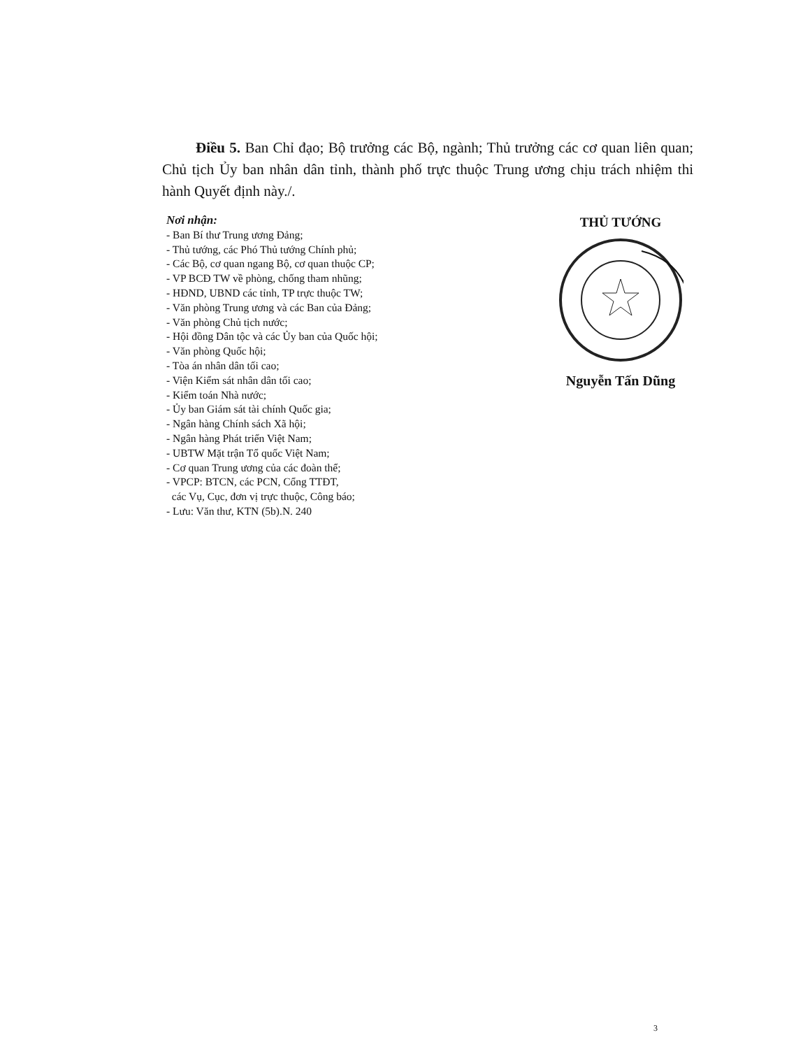Điều 5. Ban Chỉ đạo; Bộ trưởng các Bộ, ngành; Thủ trưởng các cơ quan liên quan; Chủ tịch Ủy ban nhân dân tỉnh, thành phố trực thuộc Trung ương chịu trách nhiệm thi hành Quyết định này./.
Nơi nhận:
- Ban Bí thư Trung ương Đảng;
- Thủ tướng, các Phó Thủ tướng Chính phủ;
- Các Bộ, cơ quan ngang Bộ, cơ quan thuộc CP;
- VP BCĐ TW về phòng, chống tham nhũng;
- HĐND, UBND các tỉnh, TP trực thuộc TW;
- Văn phòng Trung ương và các Ban của Đảng;
- Văn phòng Chủ tịch nước;
- Hội đồng Dân tộc và các Ủy ban của Quốc hội;
- Văn phòng Quốc hội;
- Tòa án nhân dân tối cao;
- Viện Kiểm sát nhân dân tối cao;
- Kiểm toán Nhà nước;
- Ủy ban Giám sát tài chính Quốc gia;
- Ngân hàng Chính sách Xã hội;
- Ngân hàng Phát triển Việt Nam;
- UBTW Mặt trận Tổ quốc Việt Nam;
- Cơ quan Trung ương của các đoàn thể;
- VPCP: BTCN, các PCN, Cổng TTĐT,
các Vụ, Cục, đơn vị trực thuộc, Công báo;
- Lưu: Văn thư, KTN (5b).N. 240
THỦ TƯỚNG
Nguyễn Tấn Dũng
3